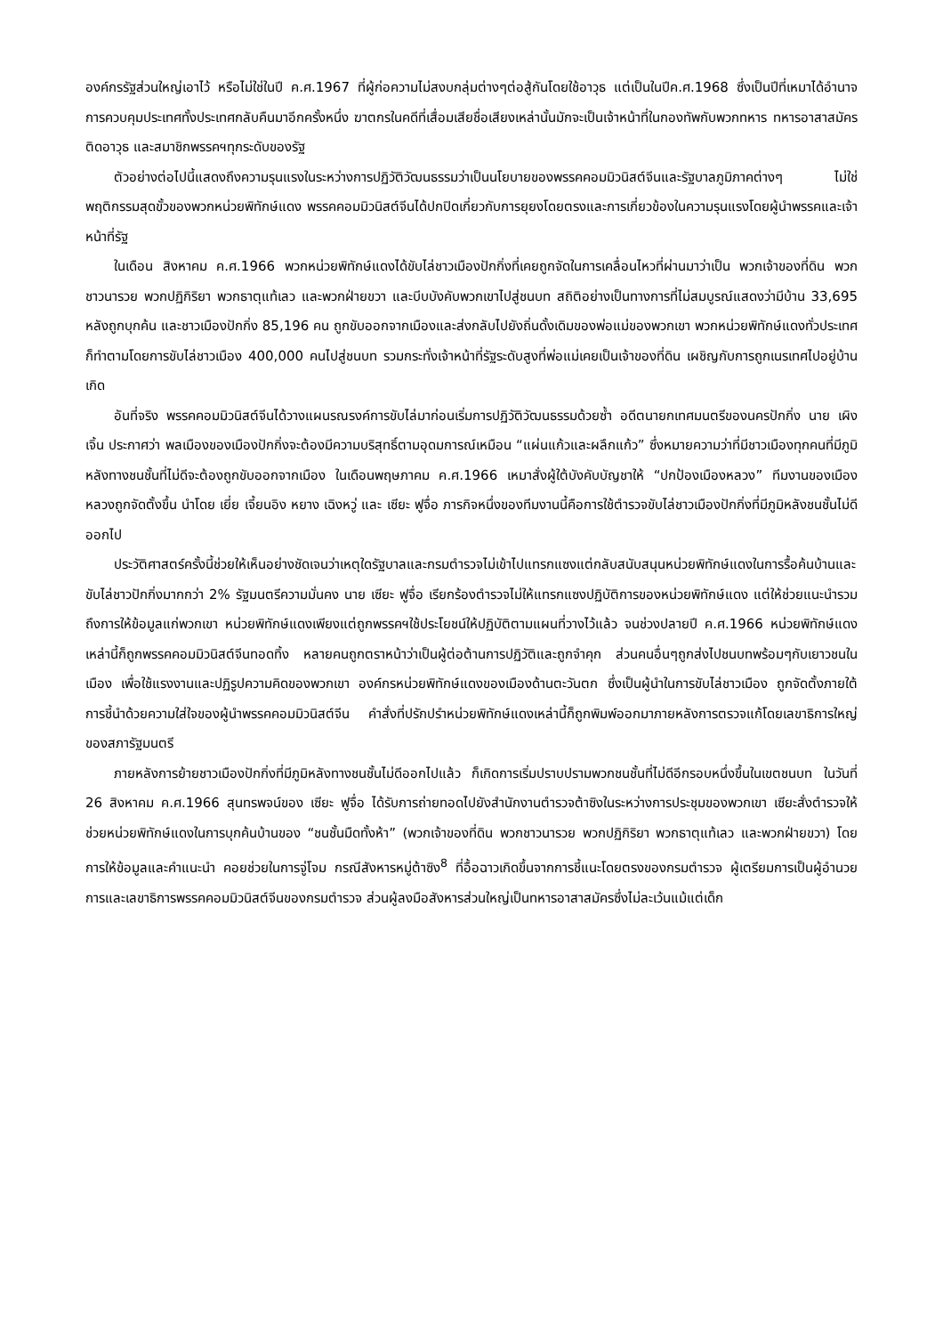องค์กรรัฐส่วนใหญ่เอาไว้ หรือไม่ใช่ในปี ค.ศ.1967 ที่ผู้ก่อความไม่สงบกลุ่มต่างๆต่อสู้กันโดยใช้อาวุธ แต่เป็นในปีค.ศ.1968 ซึ่งเป็นปีที่เหมาได้อำนาจการควบคุมประเทศทั้งประเทศกลับคืนมาอีกครั้งหนึ่ง ฆาตกรในคดีที่เสื่อมเสียชื่อเสียงเหล่านั้นมักจะเป็นเจ้าหน้าที่ในกองทัพกับพวกทหาร ทหารอาสาสมัครติดอาวุธ และสมาชิกพรรคฯทุกระดับของรัฐ
ตัวอย่างต่อไปนี้แสดงถึงความรุนแรงในระหว่างการปฏิวัติวัฒนธรรมว่าเป็นนโยบายของพรรคคอมมิวนิสต์จีนและรัฐบาลภูมิภาคต่างๆ ไม่ใช่พฤติกรรมสุดขั้วของพวกหน่วยพิทักษ์แดง พรรคคอมมิวนิสต์จีนได้ปกปิดเกี่ยวกับการยุยงโดยตรงและการเกี่ยวข้องในความรุนแรงโดยผู้นำพรรคและเจ้าหน้าที่รัฐ
ในเดือน สิงหาคม ค.ศ.1966 พวกหน่วยพิทักษ์แดงได้ขับไล่ชาวเมืองปักกิ่งที่เคยถูกจัดในการเคลื่อนไหวที่ผ่านมาว่าเป็น พวกเจ้าของที่ดิน พวกชาวนารวย พวกปฏิกิริยา พวกธาตุแท้เลว และพวกฝ่ายขวา และบีบบังคับพวกเขาไปสู่ชนบท สถิติอย่างเป็นทางการที่ไม่สมบูรณ์แสดงว่ามีบ้าน 33,695 หลังถูกบุกค้น และชาวเมืองปักกิ่ง 85,196 คน ถูกขับออกจากเมืองและส่งกลับไปยังถิ่นดั้งเดิมของพ่อแม่ของพวกเขา พวกหน่วยพิทักษ์แดงทั่วประเทศก็ทำตามโดยการขับไล่ชาวเมือง 400,000 คนไปสู่ชนบท รวมกระทั่งเจ้าหน้าที่รัฐระดับสูงที่พ่อแม่เคยเป็นเจ้าของที่ดิน เผชิญกับการถูกเนรเทศไปอยู่บ้านเกิด
อันที่จริง พรรคคอมมิวนิสต์จีนได้วางแผนรณรงค์การขับไล่มาก่อนเริ่มการปฏิวัติวัฒนธรรมด้วยซ้ำ อดีตนายกเทศมนตรีของนครปักกิ่ง นาย เผิง เจิ้น ประกาศว่า พลเมืองของเมืองปักกิ่งจะต้องมีความบริสุทธิ์ตามอุดมการณ์เหมือน “แผ่นแก้วและผลึกแก้ว” ซึ่งหมายความว่าที่มีชาวเมืองทุกคนที่มีภูมิหลังทางชนชั้นที่ไม่ดีจะต้องถูกขับออกจากเมือง ในเดือนพฤษภาคม ค.ศ.1966 เหมาสั่งผู้ใต้บังคับบัญชาให้ “ปกป้องเมืองหลวง” ทีมงานของเมืองหลวงถูกจัดตั้งขึ้น นำโดย เยี่ย เจี้ยนอิง หยาง เฉิงหวู่ และ เซียะ ฟูจื่อ ภารกิจหนึ่งของทีมงานนี้คือการใช้ตำรวจขับไล่ชาวเมืองปักกิ่งที่มีภูมิหลังชนชั้นไม่ดีออกไป
ประวัติศาสตร์ครั้งนี้ช่วยให้เห็นอย่างชัดเจนว่าเหตุใดรัฐบาลและกรมตำรวจไม่เข้าไปแทรกแซงแต่กลับสนับสนุนหน่วยพิทักษ์แดงในการรื้อค้นบ้านและขับไล่ชาวปักกิ่งมากกว่า 2% รัฐมนตรีความมั่นคง นาย เซียะ ฟูจื่อ เรียกร้องตำรวจไม่ให้แทรกแซงปฏิบัติการของหน่วยพิทักษ์แดง แต่ให้ช่วยแนะนำรวมถึงการให้ข้อมูลแก่พวกเขา หน่วยพิทักษ์แดงเพียงแต่ถูกพรรคฯใช้ประโยชน์ให้ปฏิบัติตามแผนที่วางไว้แล้ว จนช่วงปลายปี ค.ศ.1966 หน่วยพิทักษ์แดงเหล่านี้ก็ถูกพรรคคอมมิวนิสต์จีนทอดทิ้ง หลายคนถูกตราหน้าว่าเป็นผู้ต่อต้านการปฏิวัติและถูกจำคุก ส่วนคนอื่นๆถูกส่งไปชนบทพร้อมๆกับเยาวชนในเมือง เพื่อใช้แรงงานและปฏิรูปความคิดของพวกเขา องค์กรหน่วยพิทักษ์แดงของเมืองด้านตะวันตก ซึ่งเป็นผู้นำในการขับไล่ชาวเมือง ถูกจัดตั้งภายใต้การชี้นำด้วยความใส่ใจของผู้นำพรรคคอมมิวนิสต์จีน คำสั่งที่ปรักปรำหน่วยพิทักษ์แดงเหล่านี้ก็ถูกพิมพ์ออกมาภายหลังการตรวจแก้โดยเลขาธิการใหญ่ของสภารัฐมนตรี
ภายหลังการย้ายชาวเมืองปักกิ่งที่มีภูมิหลังทางชนชั้นไม่ดีออกไปแล้ว ก็เกิดการเริ่มปราบปรามพวกชนชั้นที่ไม่ดีอีกรอบหนึ่งขึ้นในเขตชนบท ในวันที่ 26 สิงหาคม ค.ศ.1966 สุนทรพจน์ของ เซียะ ฟูจื่อ ได้รับการถ่ายทอดไปยังสำนักงานตำรวจต้าซิงในระหว่างการประชุมของพวกเขา เซียะสั่งตำรวจให้ช่วยหน่วยพิทักษ์แดงในการบุกค้นบ้านของ “ชนชั้นมืดทั้งห้า” (พวกเจ้าของที่ดิน พวกชาวนารวย พวกปฏิกิริยา พวกธาตุแท้เลว และพวกฝ่ายขวา) โดยการให้ข้อมูลและคำแนะนำ คอยช่วยในการจู่โจม กรณีสังหารหมู่ต้าซิง<sup>8</sup> ที่อื้อฉาวเกิดขึ้นจากการชี้แนะโดยตรงของกรมตำรวจ ผู้เตรียมการเป็นผู้อำนวยการและเลขาธิการพรรคคอมมิวนิสต์จีนของกรมตำรวจ ส่วนผู้ลงมือสังหารส่วนใหญ่เป็นทหารอาสาสมัครซึ่งไม่ละเว้นแม้แต่เด็ก